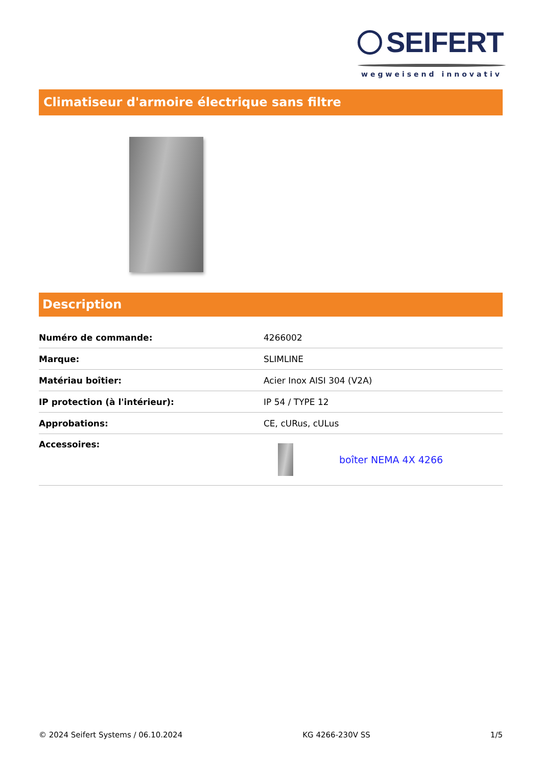SEIFERT
wegweisend innovativ
Climatiseur d'armoire électrique sans filtre
Description
| Numéro de commande: | 4266002 |
| Marque: | SLIMLINE |
| Matériau boîtier: | Acier Inox AISI 304 (V2A) |
| IP protection (à l'intérieur): | IP 54 / TYPE 12 |
| Approbations: | CE, cURus, cULus |
| Accessoires: | boîter NEMA 4X 4266 |
© 2024 Seifert Systems / 06.10.2024 KG 4266-230V SS 1/5